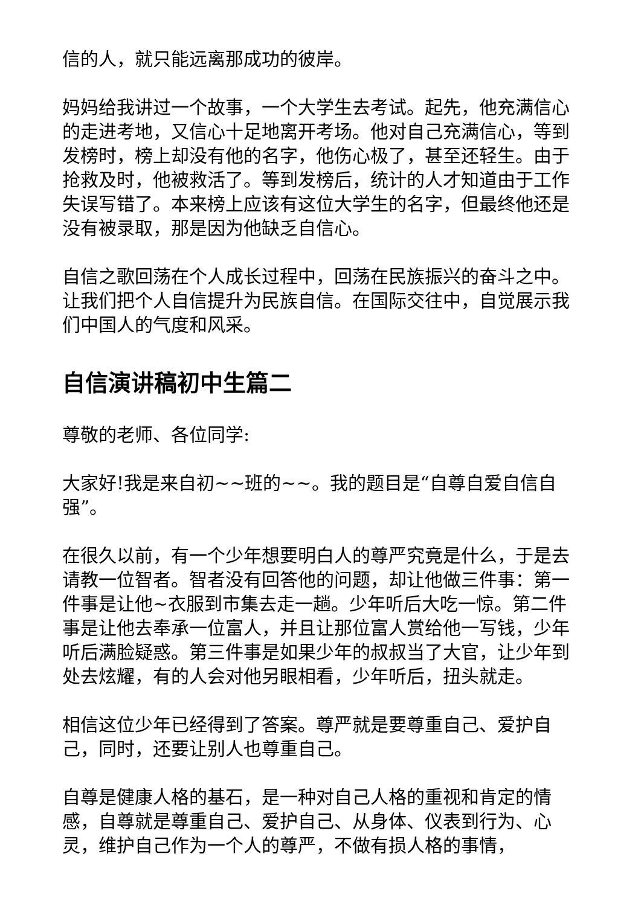信的人，就只能远离那成功的彼岸。
妈妈给我讲过一个故事，一个大学生去考试。起先，他充满信心的走进考地，又信心十足地离开考场。他对自己充满信心，等到发榜时，榜上却没有他的名字，他伤心极了，甚至还轻生。由于抢救及时，他被救活了。等到发榜后，统计的人才知道由于工作失误写错了。本来榜上应该有这位大学生的名字，但最终他还是没有被录取，那是因为他缺乏自信心。
自信之歌回荡在个人成长过程中，回荡在民族振兴的奋斗之中。让我们把个人自信提升为民族自信。在国际交往中，自觉展示我们中国人的气度和风采。
自信演讲稿初中生篇二
尊敬的老师、各位同学:
大家好!我是来自初~~班的~~。我的题目是“自尊自爱自信自强”。
在很久以前，有一个少年想要明白人的尊严究竟是什么，于是去请教一位智者。智者没有回答他的问题，却让他做三件事：第一件事是让他~衣服到市集去走一趟。少年听后大吃一惊。第二件事是让他去奉承一位富人，并且让那位富人赏给他一写钱，少年听后满脸疑惑。第三件事是如果少年的叔叔当了大官，让少年到处去炫耀，有的人会对他另眼相看，少年听后，扭头就走。
相信这位少年已经得到了答案。尊严就是要尊重自己、爱护自己，同时，还要让别人也尊重自己。
自尊是健康人格的基石，是一种对自己人格的重视和肯定的情感，自尊就是尊重自己、爱护自己、从身体、仪表到行为、心灵，维护自己作为一个人的尊严，不做有损人格的事情，